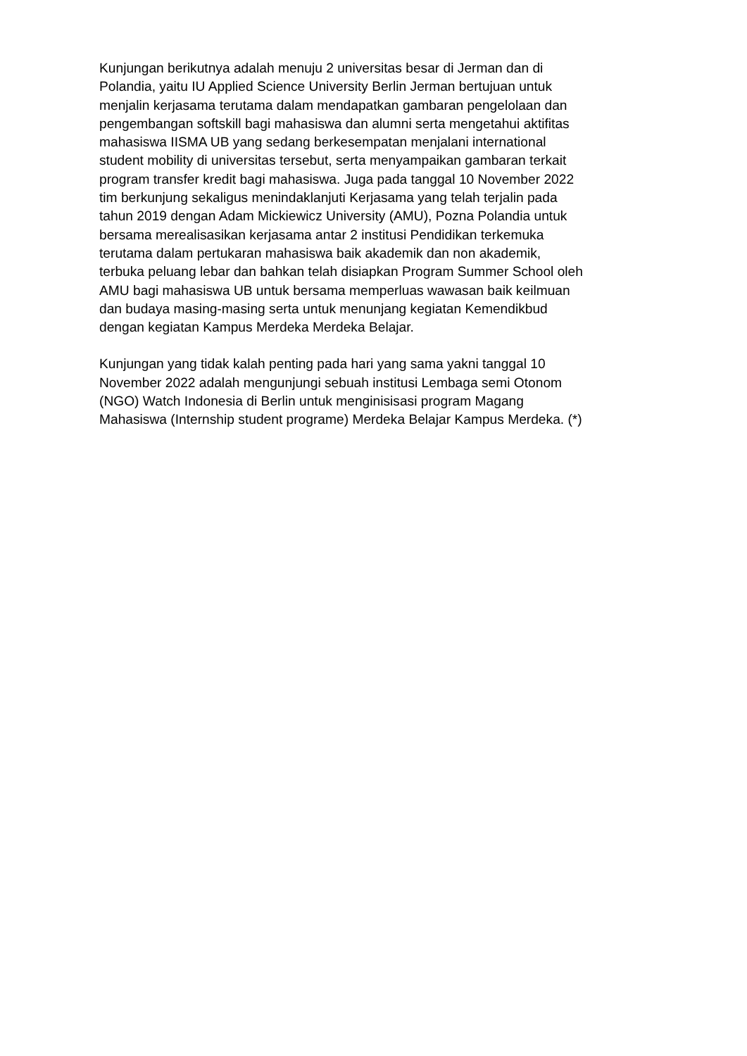Kunjungan berikutnya adalah menuju 2 universitas besar di Jerman dan di
Polandia, yaitu IU Applied Science University Berlin Jerman bertujuan untuk
menjalin kerjasama terutama dalam mendapatkan gambaran pengelolaan dan
pengembangan softskill bagi mahasiswa dan alumni serta mengetahui aktifitas
mahasiswa IISMA UB yang sedang berkesempatan menjalani international
student mobility di universitas tersebut, serta menyampaikan gambaran terkait
program transfer kredit bagi mahasiswa. Juga pada tanggal 10 November 2022
tim berkunjung sekaligus menindaklanjuti Kerjasama yang telah terjalin pada
tahun 2019 dengan Adam Mickiewicz University (AMU), Pozna Polandia untuk
bersama merealisasikan kerjasama antar 2 institusi Pendidikan terkemuka
terutama dalam pertukaran mahasiswa baik akademik dan non akademik,
terbuka peluang lebar dan bahkan telah disiapkan Program Summer School oleh
AMU bagi mahasiswa UB untuk bersama memperluas wawasan baik keilmuan
dan budaya masing-masing serta untuk menunjang kegiatan Kemendikbud
dengan kegiatan Kampus Merdeka Merdeka Belajar.
Kunjungan yang tidak kalah penting pada hari yang sama yakni tanggal 10
November 2022 adalah mengunjungi sebuah institusi Lembaga semi Otonom
(NGO) Watch Indonesia di Berlin untuk menginisisasi program Magang
Mahasiswa (Internship student programe) Merdeka Belajar Kampus Merdeka. (*)